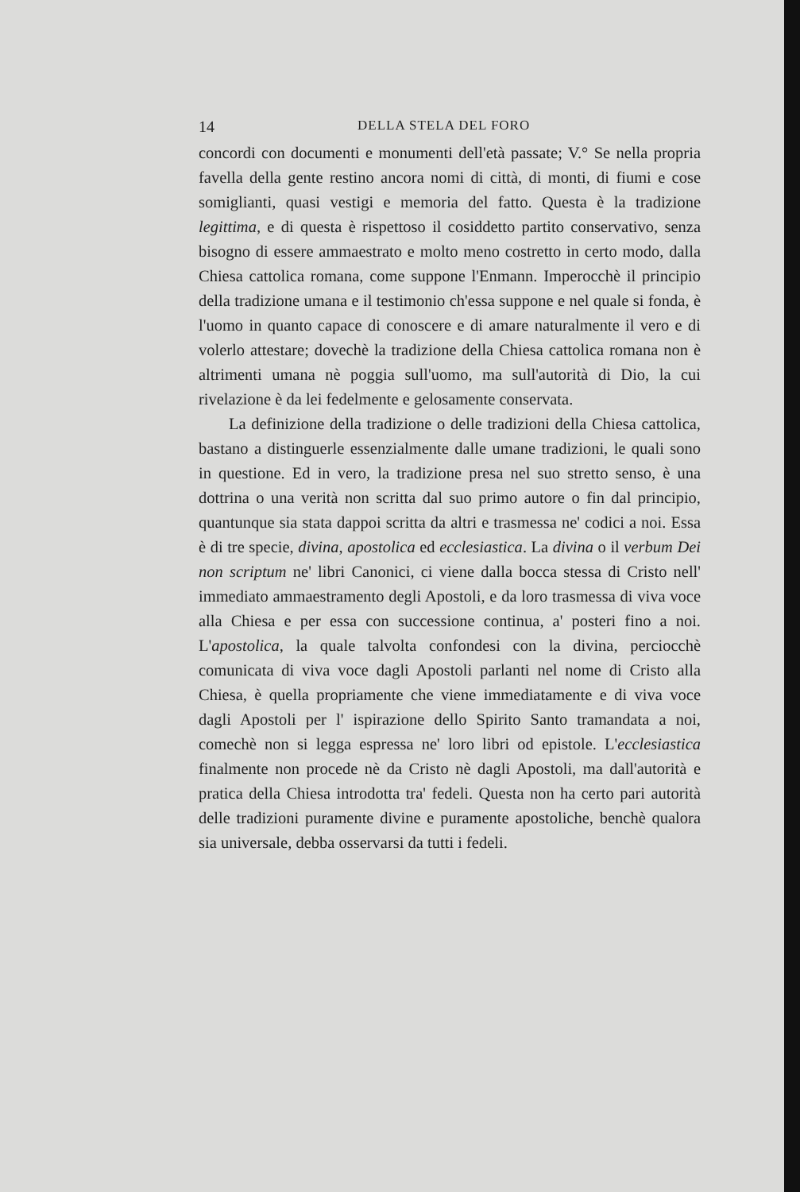14 DELLA STELA DEL FORO
concordi con documenti e monumenti dell'età passate; V.° Se nella propria favella della gente restino ancora nomi di città, di monti, di fiumi e cose somiglianti, quasi vestigi e memoria del fatto. Questa è la tradizione legittima, e di questa è rispettoso il cosiddetto partito conservativo, senza bisogno di essere ammaestrato e molto meno costretto in certo modo, dalla Chiesa cattolica romana, come suppone l'Enmann. Imperocchè il principio della tradizione umana e il testimonio ch'essa suppone e nel quale si fonda, è l'uomo in quanto capace di conoscere e di amare naturalmente il vero e di volerlo attestare; dovechè la tradizione della Chiesa cattolica romana non è altrimenti umana nè poggia sull'uomo, ma sull'autorità di Dio, la cui rivelazione è da lei fedelmente e gelosamente conservata.
La definizione della tradizione o delle tradizioni della Chiesa cattolica, bastano a distinguerle essenzialmente dalle umane tradizioni, le quali sono in questione. Ed in vero, la tradizione presa nel suo stretto senso, è una dottrina o una verità non scritta dal suo primo autore o fin dal principio, quantunque sia stata dappoi scritta da altri e trasmessa ne' codici a noi. Essa è di tre specie, divina, apostolica ed ecclesiastica. La divina o il verbum Dei non scriptum ne' libri Canonici, ci viene dalla bocca stessa di Cristo nell' immediato ammaestramento degli Apostoli, e da loro trasmessa di viva voce alla Chiesa e per essa con successione continua, a' posteri fino a noi. L'apostolica, la quale talvolta confondesi con la divina, perciocchè comunicata di viva voce dagli Apostoli parlanti nel nome di Cristo alla Chiesa, è quella propriamente che viene immediatamente e di viva voce dagli Apostoli per l' ispirazione dello Spirito Santo tramandata a noi, comechè non si legga espressa ne' loro libri od epistole. L'ecclesiastica finalmente non procede nè da Cristo nè dagli Apostoli, ma dall'autorità e pratica della Chiesa introdotta tra' fedeli. Questa non ha certo pari autorità delle tradizioni puramente divine e puramente apostoliche, benchè qualora sia universale, debba osservarsi da tutti i fedeli.